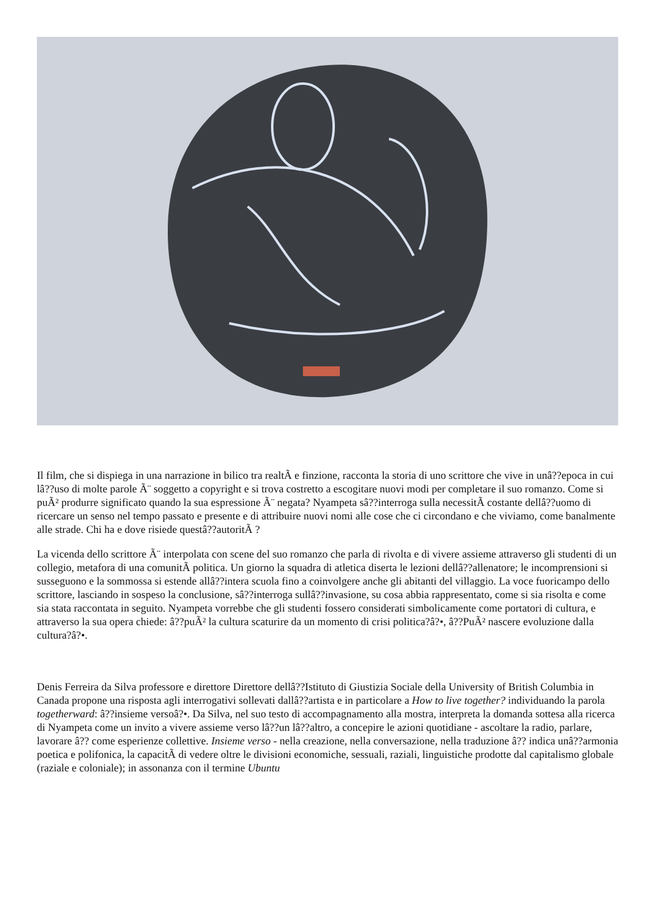Il film, che si dispiega in una narrazione in bilico tra realtÃ e finzione, racconta la storia di uno scrittore che vive in unâ??epoca in cui lâ??uso di molte parole Ã¨ soggetto a copyright e si trova costretto a escogitare nuovi modi per completare il suo romanzo. Come si puÃ² produrre significato quando la sua espressione Ã¨ negata? Nyampeta sâ??interroga sulla necessitÃ costante dellâ??uomo di ricercare un senso nel tempo passato e presente e di attribuire nuovi nomi alle cose che ci circondano e che viviamo, come banalmente alle strade. Chi ha e dove risiede questâ??autoritÃ ?
La vicenda dello scrittore Ã¨ interpolata con scene del suo romanzo che parla di rivolta e di vivere assieme attraverso gli studenti di un collegio, metafora di una comunitÃ politica. Un giorno la squadra di atletica diserta le lezioni dellâ??allenatore; le incomprensioni si susseguono e la sommossa si estende allâ??intera scuola fino a coinvolgere anche gli abitanti del villaggio. La voce fuoricampo dello scrittore, lasciando in sospeso la conclusione, sâ??interroga sullâ??invasione, su cosa abbia rappresentato, come si sia risolta e come sia stata raccontata in seguito. Nyampeta vorrebbe che gli studenti fossero considerati simbolicamente come portatori di cultura, e attraverso la sua opera chiede: â??puÃ² la cultura scaturire da un momento di crisi politica?â?•, â??PuÃ² nascere evoluzione dalla cultura?â?•.
Denis Ferreira da Silva professore e direttore Direttore dellâ??Istituto di Giustizia Sociale della University of British Columbia in Canada propone una risposta agli interrogativi sollevati dallâ??artista e in particolare a How to live together? individuando la parola togetherward: â??insieme versoâ?•. Da Silva, nel suo testo di accompagnamento alla mostra, interpreta la domanda sottesa alla ricerca di Nyampeta come un invito a vivere assieme verso lâ??un lâ??altro, a concepire le azioni quotidiane - ascoltare la radio, parlare, lavorare â?? come esperienze collettive. Insieme verso - nella creazione, nella conversazione, nella traduzione â?? indica unâ??armonia poetica e polifonica, la capacitÃ di vedere oltre le divisioni economiche, sessuali, raziali, linguistiche prodotte dal capitalismo globale (raziale e coloniale); in assonanza con il termine Ubuntu